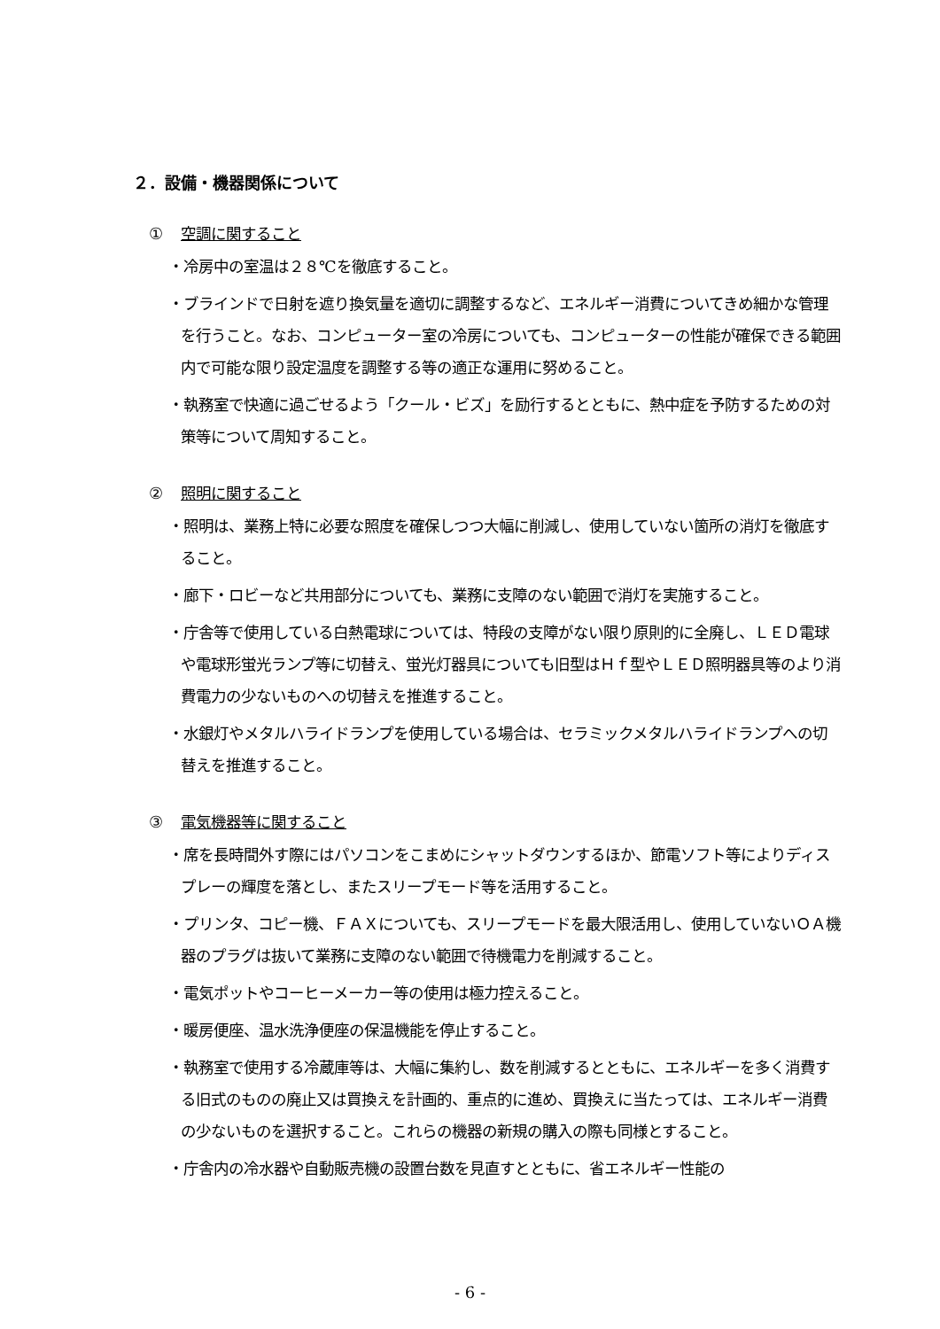２．設備・機器関係について
① 空調に関すること
・冷房中の室温は２８℃を徹底すること。
・ブラインドで日射を遮り換気量を適切に調整するなど、エネルギー消費についてきめ細かな管理を行うこと。なお、コンピューター室の冷房についても、コンピューターの性能が確保できる範囲内で可能な限り設定温度を調整する等の適正な運用に努めること。
・執務室で快適に過ごせるよう「クール・ビズ」を励行するとともに、熱中症を予防するための対策等について周知すること。
② 照明に関すること
・照明は、業務上特に必要な照度を確保しつつ大幅に削減し、使用していない箇所の消灯を徹底すること。
・廊下・ロビーなど共用部分についても、業務に支障のない範囲で消灯を実施すること。
・庁舎等で使用している白熱電球については、特段の支障がない限り原則的に全廃し、ＬＥＤ電球や電球形蛍光ランプ等に切替え、蛍光灯器具についても旧型はＨｆ型やＬＥＤ照明器具等のより消費電力の少ないものへの切替えを推進すること。
・水銀灯やメタルハライドランプを使用している場合は、セラミックメタルハライドランプへの切替えを推進すること。
③ 電気機器等に関すること
・席を長時間外す際にはパソコンをこまめにシャットダウンするほか、節電ソフト等によりディスプレーの輝度を落とし、またスリープモード等を活用すること。
・プリンタ、コピー機、ＦＡＸについても、スリープモードを最大限活用し、使用していないＯＡ機器のプラグは抜いて業務に支障のない範囲で待機電力を削減すること。
・電気ポットやコーヒーメーカー等の使用は極力控えること。
・暖房便座、温水洗浄便座の保温機能を停止すること。
・執務室で使用する冷蔵庫等は、大幅に集約し、数を削減するとともに、エネルギーを多く消費する旧式のものの廃止又は買換えを計画的、重点的に進め、買換えに当たっては、エネルギー消費の少ないものを選択すること。これらの機器の新規の購入の際も同様とすること。
・庁舎内の冷水器や自動販売機の設置台数を見直すとともに、省エネルギー性能の
- 6 -